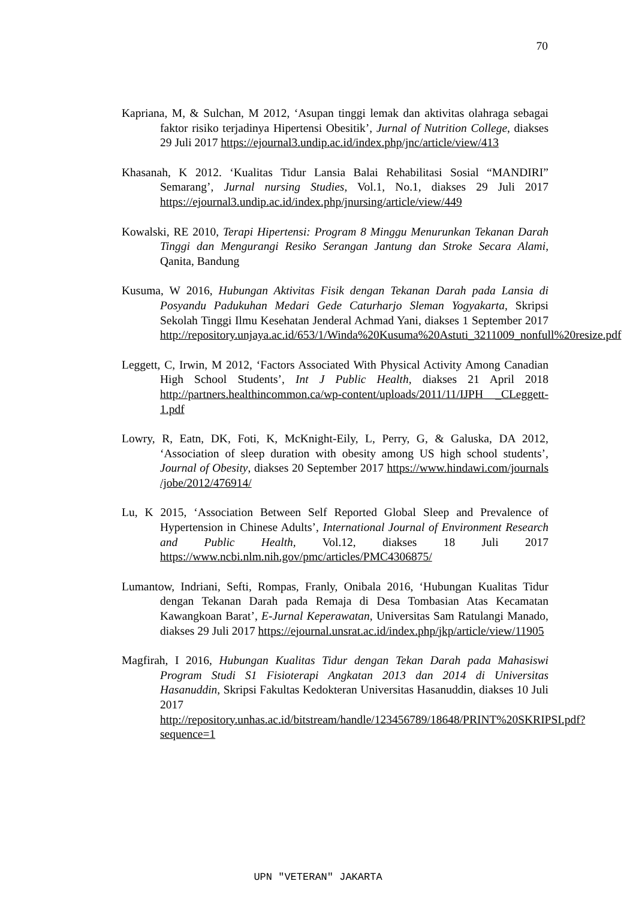70
Kapriana, M, & Sulchan, M 2012, ‘Asupan tinggi lemak dan aktivitas olahraga sebagai faktor risiko terjadinya Hipertensi Obesitik’, Jurnal of Nutrition College, diakses 29 Juli 2017 https://ejournal3.undip.ac.id/index.php/jnc/article/view/413
Khasanah, K 2012. ‘Kualitas Tidur Lansia Balai Rehabilitasi Sosial “MANDIRI” Semarang’, Jurnal nursing Studies, Vol.1, No.1, diakses 29 Juli 2017 https://ejournal3.undip.ac.id/index.php/jnursing/article/view/449
Kowalski, RE 2010, Terapi Hipertensi: Program 8 Minggu Menurunkan Tekanan Darah Tinggi dan Mengurangi Resiko Serangan Jantung dan Stroke Secara Alami, Qanita, Bandung
Kusuma, W 2016, Hubungan Aktivitas Fisik dengan Tekanan Darah pada Lansia di Posyandu Padukuhan Medari Gede Caturharjo Sleman Yogyakarta, Skripsi Sekolah Tinggi Ilmu Kesehatan Jenderal Achmad Yani, diakses 1 September 2017 http://repository.unjaya.ac.id/653/1/Winda%20Kusuma%20Astuti_3211009_nonfull%20resize.pdf
Leggett, C, Irwin, M 2012, ‘Factors Associated With Physical Activity Among Canadian High School Students’, Int J Public Health, diakses 21 April 2018 http://partners.healthincommon.ca/wp-content/uploads/2011/11/IJPH _CLeggett-1.pdf
Lowry, R, Eatn, DK, Foti, K, McKnight-Eily, L, Perry, G, & Galuska, DA 2012, ‘Association of sleep duration with obesity among US high school students’, Journal of Obesity, diakses 20 September 2017 https://www.hindawi.com/journals /jobe/2012/476914/
Lu, K 2015, ‘Association Between Self Reported Global Sleep and Prevalence of Hypertension in Chinese Adults’, International Journal of Environment Research and Public Health, Vol.12, diakses 18 Juli 2017 https://www.ncbi.nlm.nih.gov/pmc/articles/PMC4306875/
Lumantow, Indriani, Sefti, Rompas, Franly, Onibala 2016, ‘Hubungan Kualitas Tidur dengan Tekanan Darah pada Remaja di Desa Tombasian Atas Kecamatan Kawangkoan Barat’, E-Jurnal Keperawatan, Universitas Sam Ratulangi Manado, diakses 29 Juli 2017 https://ejournal.unsrat.ac.id/index.php/jkp/article/view/11905
Magfirah, I 2016, Hubungan Kualitas Tidur dengan Tekan Darah pada Mahasiswi Program Studi S1 Fisioterapi Angkatan 2013 dan 2014 di Universitas Hasanuddin, Skripsi Fakultas Kedokteran Universitas Hasanuddin, diakses 10 Juli 2017 http://repository.unhas.ac.id/bitstream/handle/123456789/18648/PRINT%20SKRIPSI.pdf?sequence=1
UPN "VETERAN" JAKARTA